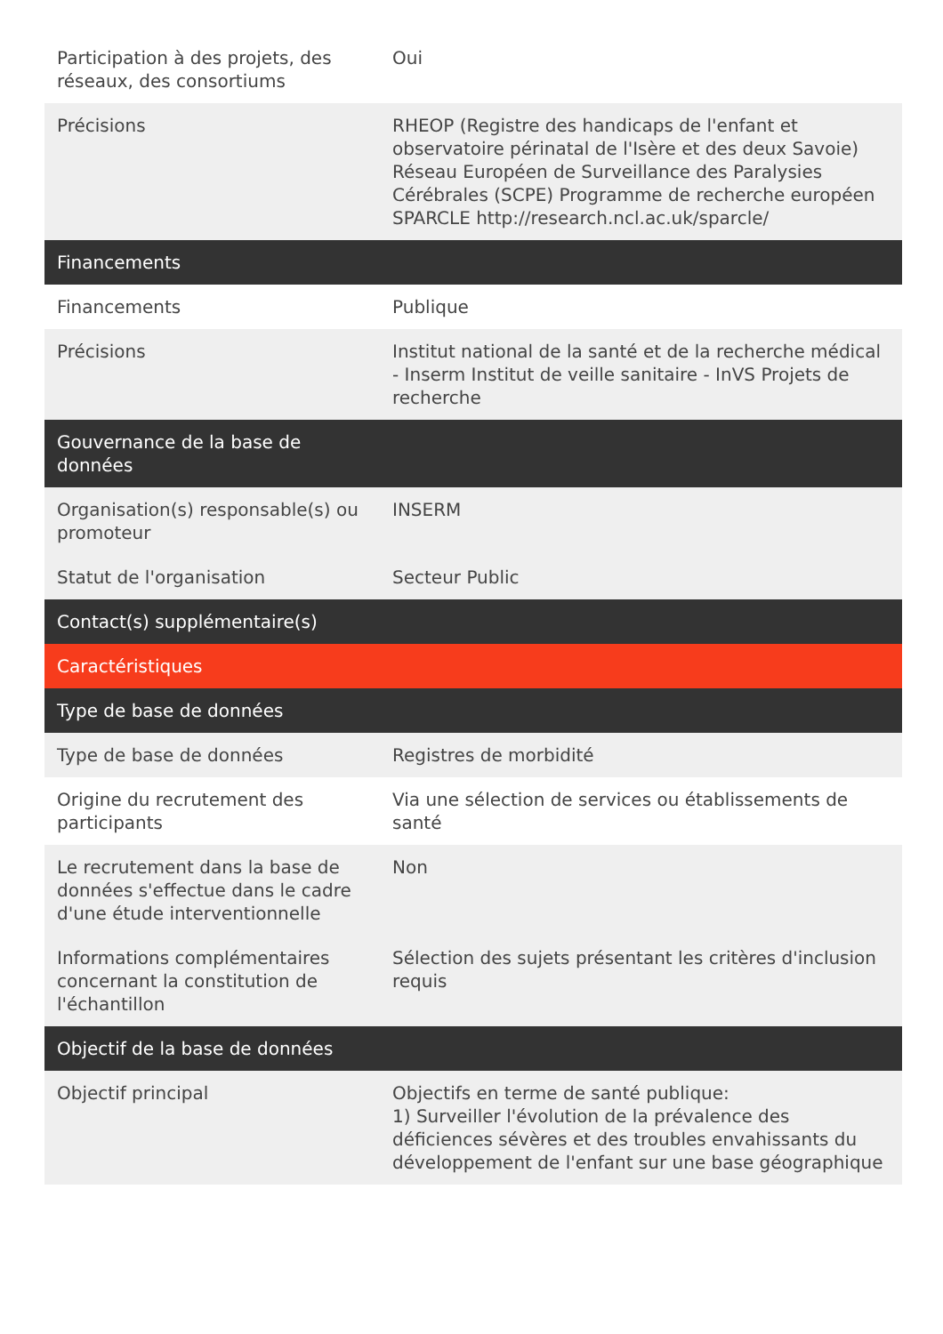| Participation à des projets, des réseaux, des consortiums | Oui |
| Précisions | RHEOP (Registre des handicaps de l'enfant et observatoire périnatal de l'Isère et des deux Savoie) Réseau Européen de Surveillance des Paralysies Cérébrales (SCPE) Programme de recherche européen SPARCLE http://research.ncl.ac.uk/sparcle/ |
| Financements | |
| Financements | Publique |
| Précisions | Institut national de la santé et de la recherche médical - Inserm Institut de veille sanitaire - InVS Projets de recherche |
| Gouvernance de la base de données | |
| Organisation(s) responsable(s) ou promoteur | INSERM |
| Statut de l'organisation | Secteur Public |
| Contact(s) supplémentaire(s) | |
| Caractéristiques | |
| Type de base de données | |
| Type de base de données | Registres de morbidité |
| Origine du recrutement des participants | Via une sélection de services ou établissements de santé |
| Le recrutement dans la base de données s'effectue dans le cadre d'une étude interventionnelle | Non |
| Informations complémentaires concernant la constitution de l'échantillon | Sélection des sujets présentant les critères d'inclusion requis |
| Objectif de la base de données | |
| Objectif principal | Objectifs en terme de santé publique: 1) Surveiller l'évolution de la prévalence des déficiences sévères et des troubles envahissants du développement de l'enfant sur une base géographique |